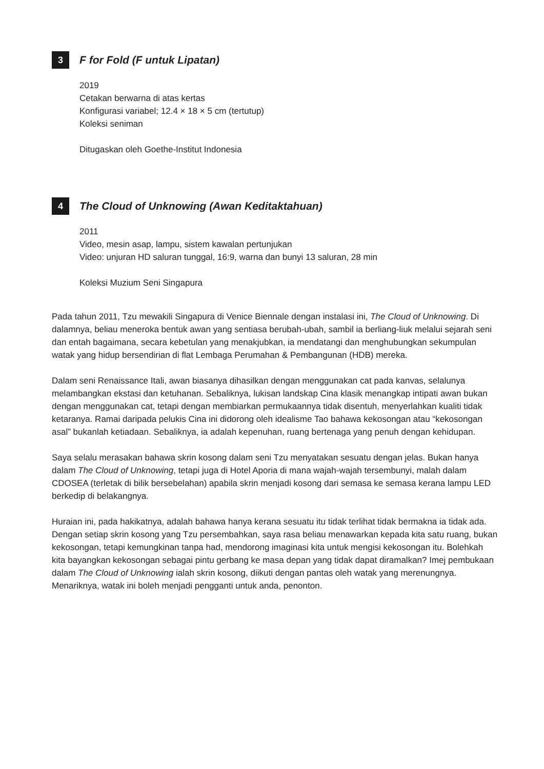3
F for Fold (F untuk Lipatan)
2019
Cetakan berwarna di atas kertas
Konfigurasi variabel; 12.4 × 18 × 5 cm (tertutup)
Koleksi seniman
Ditugaskan oleh Goethe-Institut Indonesia
4
The Cloud of Unknowing (Awan Keditaktahuan)
2011
Video, mesin asap, lampu, sistem kawalan pertunjukan
Video: unjuran HD saluran tunggal, 16:9, warna dan bunyi 13 saluran, 28 min
Koleksi Muzium Seni Singapura
Pada tahun 2011, Tzu mewakili Singapura di Venice Biennale dengan instalasi ini, The Cloud of Unknowing. Di dalamnya, beliau meneroka bentuk awan yang sentiasa berubah-ubah, sambil ia berliang-liuk melalui sejarah seni dan entah bagaimana, secara kebetulan yang menakjubkan, ia mendatangi dan menghubungkan sekumpulan watak yang hidup bersendirian di flat Lembaga Perumahan & Pembangunan (HDB) mereka.
Dalam seni Renaissance Itali, awan biasanya dihasilkan dengan menggunakan cat pada kanvas, selalunya melambangkan ekstasi dan ketuhanan. Sebaliknya, lukisan landskap Cina klasik menangkap intipati awan bukan dengan menggunakan cat, tetapi dengan membiarkan permukaannya tidak disentuh, menyerlahkan kualiti tidak ketaranya. Ramai daripada pelukis Cina ini didorong oleh idealisme Tao bahawa kekosongan atau “kekosongan asal” bukanlah ketiadaan. Sebaliknya, ia adalah kepenuhan, ruang bertenaga yang penuh dengan kehidupan.
Saya selalu merasakan bahawa skrin kosong dalam seni Tzu menyatakan sesuatu dengan jelas. Bukan hanya dalam The Cloud of Unknowing, tetapi juga di Hotel Aporia di mana wajah-wajah tersembunyi, malah dalam CDOSEA (terletak di bilik bersebelahan) apabila skrin menjadi kosong dari semasa ke semasa kerana lampu LED berkedip di belakangnya.
Huraian ini, pada hakikatnya, adalah bahawa hanya kerana sesuatu itu tidak terlihat tidak bermakna ia tidak ada. Dengan setiap skrin kosong yang Tzu persembahkan, saya rasa beliau menawarkan kepada kita satu ruang, bukan kekosongan, tetapi kemungkinan tanpa had, mendorong imaginasi kita untuk mengisi kekosongan itu. Bolehkah kita bayangkan kekosongan sebagai pintu gerbang ke masa depan yang tidak dapat diramalkan? Imej pembukaan dalam The Cloud of Unknowing ialah skrin kosong, diikuti dengan pantas oleh watak yang merenungnya. Menariknya, watak ini boleh menjadi pengganti untuk anda, penonton.